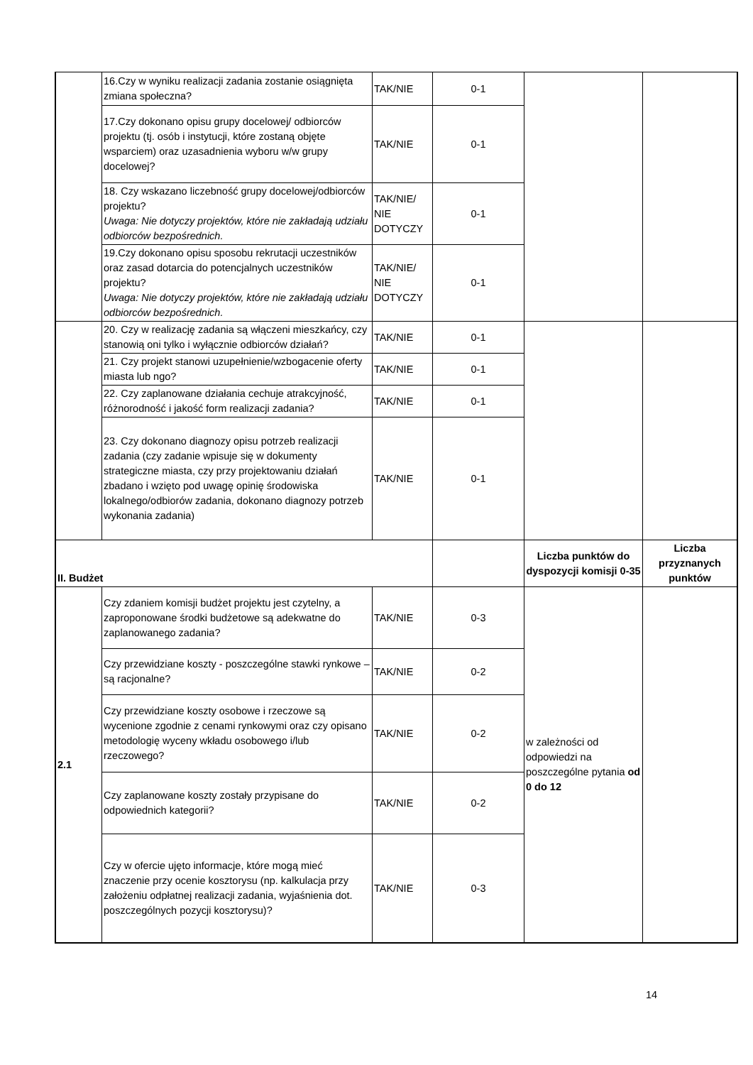| | 16.Czy w wyniku realizacji zadania zostanie osiągnięta zmiana społeczna? | TAK/NIE | 0-1 | | |
| | 17.Czy dokonano opisu grupy docelowej/ odbiorców projektu (tj. osób i instytucji, które zostaną objęte wsparciem) oraz uzasadnienia wyboru w/w grupy docelowej? | TAK/NIE | 0-1 | | |
| | 18. Czy wskazano liczebność grupy docelowej/odbiorców projektu? Uwaga: Nie dotyczy projektów, które nie zakładają udziału odbiorców bezpośrednich. | TAK/NIE/ NIE DOTYCZY | 0-1 | | |
| | 19.Czy dokonano opisu sposobu rekrutacji uczestników oraz zasad dotarcia do potencjalnych uczestników projektu? Uwaga: Nie dotyczy projektów, które nie zakładają udziału odbiorców bezpośrednich. | TAK/NIE/ NIE DOTYCZY | 0-1 | | |
| | 20. Czy w realizację zadania są włączeni mieszkańcy, czy stanowią oni tylko i wyłącznie odbiorców działań? | TAK/NIE | 0-1 | | |
| | 21. Czy projekt stanowi uzupełnienie/wzbogacenie oferty miasta lub ngo? | TAK/NIE | 0-1 | | |
| | 22. Czy zaplanowane działania cechuje atrakcyjność, różnorodność i jakość form realizacji zadania? | TAK/NIE | 0-1 | | |
| | 23. Czy dokonano diagnozy opisu potrzeb realizacji zadania (czy zadanie wpisuje się w dokumenty strategiczne miasta, czy przy projektowaniu działań zbadano i wzięto pod uwagę opinię środowiska lokalnego/odbiorów zadania, dokonano diagnozy potrzeb wykonania zadania) | TAK/NIE | 0-1 | | |
| II. Budżet | | | | Liczba punktów do dyspozycji komisji 0-35 | Liczba przyznanych punktów |
| 2.1 | Czy zdaniem komisji budżet projektu jest czytelny, a zaproponowane środki budżetowe są adekwatne do zaplanowanego zadania? | TAK/NIE | 0-3 | w zależności od odpowiedzi na poszczególne pytania od 0 do 12 | |
| | Czy przewidziane koszty - poszczególne stawki rynkowe – są racjonalne? | TAK/NIE | 0-2 | | |
| | Czy przewidziane koszty osobowe i rzeczowe są wycenione zgodnie z cenami rynkowymi oraz czy opisano metodologię wyceny wkładu osobowego i/lub rzeczowego? | TAK/NIE | 0-2 | | |
| | Czy zaplanowane koszty zostały przypisane do odpowiednich kategorii? | TAK/NIE | 0-2 | | |
| | Czy w ofercie ujęto informacje, które mogą mieć znaczenie przy ocenie kosztorysu (np. kalkulacja przy założeniu odpłatnej realizacji zadania, wyjaśnienia dot. poszczególnych pozycji kosztorysu)? | TAK/NIE | 0-3 | | |
14